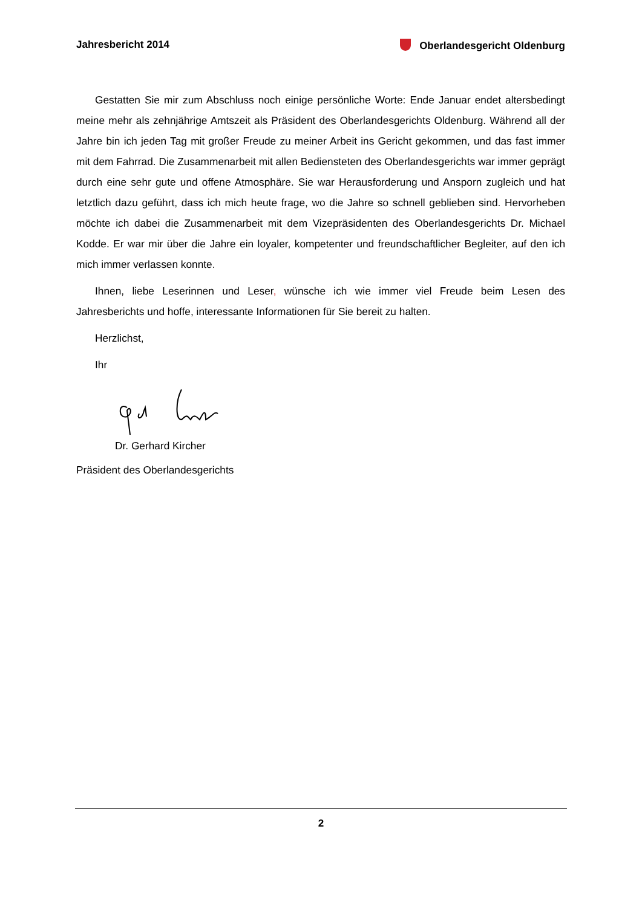Jahresbericht 2014 Oberlandesgericht Oldenburg
Gestatten Sie mir zum Abschluss noch einige persönliche Worte: Ende Januar endet altersbedingt meine mehr als zehnjährige Amtszeit als Präsident des Oberlandesgerichts Oldenburg. Während all der Jahre bin ich jeden Tag mit großer Freude zu meiner Arbeit ins Gericht gekommen, und das fast immer mit dem Fahrrad. Die Zusammenarbeit mit allen Bediensteten des Oberlandesgerichts war immer geprägt durch eine sehr gute und offene Atmosphäre. Sie war Herausforderung und Ansporn zugleich und hat letztlich dazu geführt, dass ich mich heute frage, wo die Jahre so schnell geblieben sind. Hervorheben möchte ich dabei die Zusammenarbeit mit dem Vizepräsidenten des Oberlandesgerichts Dr. Michael Kodde. Er war mir über die Jahre ein loyaler, kompetenter und freundschaftlicher Begleiter, auf den ich mich immer verlassen konnte.
Ihnen, liebe Leserinnen und Leser, wünsche ich wie immer viel Freude beim Lesen des Jahresberichts und hoffe, interessante Informationen für Sie bereit zu halten.
Herzlichst,
Ihr
Dr. Gerhard Kircher
Präsident des Oberlandesgerichts
2